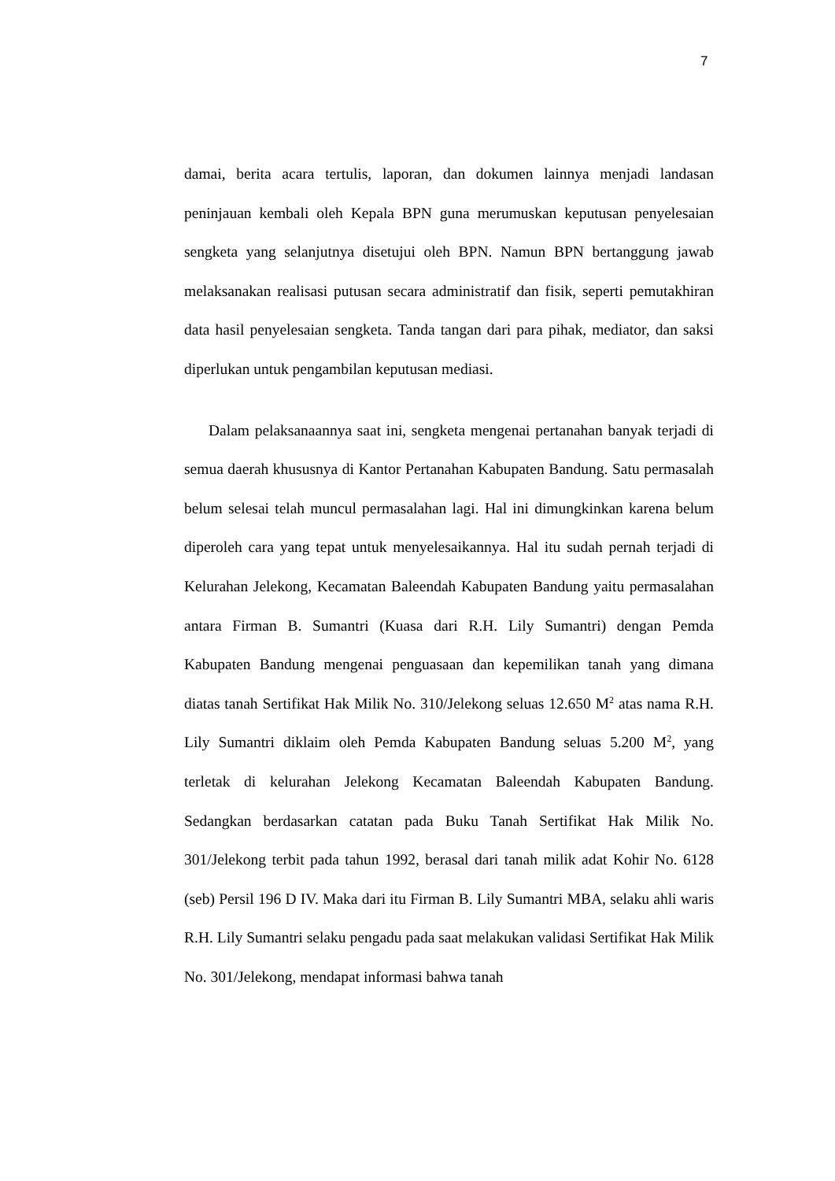7
damai, berita acara tertulis, laporan, dan dokumen lainnya menjadi landasan peninjauan kembali oleh Kepala BPN guna merumuskan keputusan penyelesaian sengketa yang selanjutnya disetujui oleh BPN. Namun BPN bertanggung jawab melaksanakan realisasi putusan secara administratif dan fisik, seperti pemutakhiran data hasil penyelesaian sengketa. Tanda tangan dari para pihak, mediator, dan saksi diperlukan untuk pengambilan keputusan mediasi.
Dalam pelaksanaannya saat ini, sengketa mengenai pertanahan banyak terjadi di semua daerah khususnya di Kantor Pertanahan Kabupaten Bandung. Satu permasalah belum selesai telah muncul permasalahan lagi. Hal ini dimungkinkan karena belum diperoleh cara yang tepat untuk menyelesaikannya. Hal itu sudah pernah terjadi di Kelurahan Jelekong, Kecamatan Baleendah Kabupaten Bandung yaitu permasalahan antara Firman B. Sumantri (Kuasa dari R.H. Lily Sumantri) dengan Pemda Kabupaten Bandung mengenai penguasaan dan kepemilikan tanah yang dimana diatas tanah Sertifikat Hak Milik No. 310/Jelekong seluas 12.650 M<sup>2</sup> atas nama R.H. Lily Sumantri diklaim oleh Pemda Kabupaten Bandung seluas 5.200 M<sup>2</sup>, yang terletak di kelurahan Jelekong Kecamatan Baleendah Kabupaten Bandung. Sedangkan berdasarkan catatan pada Buku Tanah Sertifikat Hak Milik No. 301/Jelekong terbit pada tahun 1992, berasal dari tanah milik adat Kohir No. 6128 (seb) Persil 196 D IV. Maka dari itu Firman B. Lily Sumantri MBA, selaku ahli waris R.H. Lily Sumantri selaku pengadu pada saat melakukan validasi Sertifikat Hak Milik No. 301/Jelekong, mendapat informasi bahwa tanah